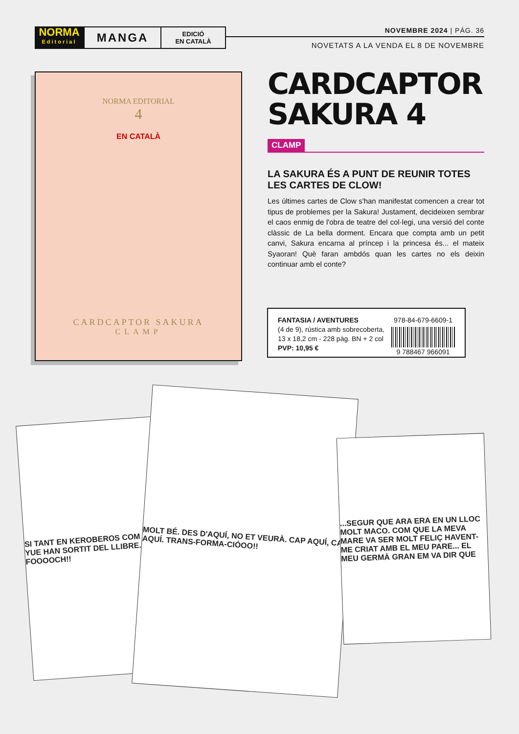NORMA
Editorial
MANGA
EDICIÓ
EN CATALÀ
NOVEMBRE 2024 | PÁG. 36
NOVETATS A LA VENDA EL 8 DE NOVEMBRE
NORMA EDITORIAL
4
EN CATALÀ
CARDCAPTOR SAKURA
CLAMP
CARDCAPTOR SAKURA 4
CLAMP
LA SAKURA ÉS A PUNT DE REUNIR TOTES LES CARTES DE CLOW!
Les últimes cartes de Clow s'han manifestat comencen a crear tot tipus de problemes per la Sakura! Justament, decideixen sembrar el caos enmig de l'obra de teatre del col·legi, una versió del conte clàssic de La bella dorment. Encara que compta amb un petit canvi, Sakura encarna al príncep i la princesa és... el mateix Syaoran! Què faran ambdós quan les cartes no els deixin continuar amb el conte?
FANTASIA / AVENTURES
(4 de 9), rústica amb sobrecoberta,
13 x 18,2 cm - 228 pàg. BN + 2 col
PVP: 10,95 €
978-84-679-6609-1
9 788467 966091
SI TANT EN KEROBEROS COM EN YUE HAN SORTIT DEL LLIBRE... FOOOOCH!!
MOLT BÉ. DES D'AQUÍ, NO ET VEURÀ. CAP AQUÍ, CAP AQUÍ. TRANS-FORMA-CIÓOO!!
...SEGUR QUE ARA ERA EN UN LLOC MOLT MACO. COM QUE LA MEVA MARE VA SER MOLT FELIÇ HAVENT-ME CRIAT AMB EL MEU PARE... EL MEU GERMÀ GRAN EM VA DIR QUE